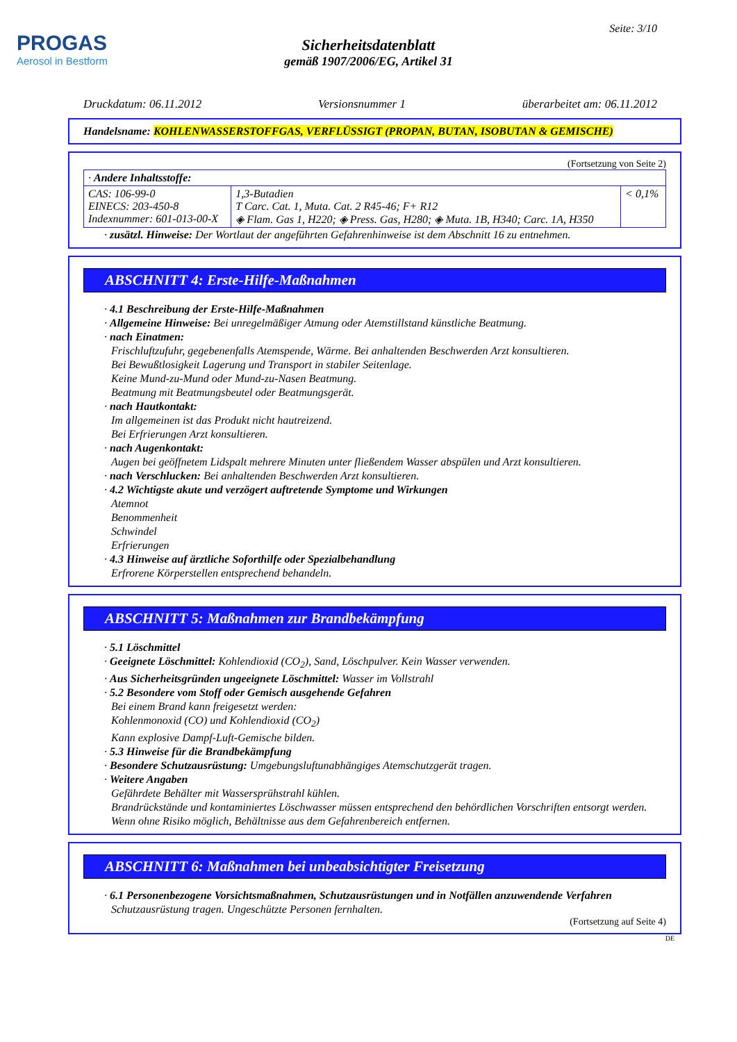PROGAS
Aerosol in Bestform
Seite: 3/10
Sicherheitsdatenblatt
gemäß 1907/2006/EG, Artikel 31
Druckdatum: 06.11.2012 Versionsnummer 1 überarbeitet am: 06.11.2012
Handelsname: KOHLENWASSERSTOFFGAS, VERFLÜSSIGT (PROPAN, BUTAN, ISOBUTAN & GEMISCHE)
(Fortsetzung von Seite 2)
| · Andere Inhaltsstoffe: | | |
| CAS: 106-99-0 EINECS: 203-450-8 Indexnummer: 601-013-00-X | 1,3-Butadien T Carc. Cat. 1, Muta. Cat. 2 R45-46; F+ R12 ◈ Flam. Gas 1, H220; ◈ Press. Gas, H280; ◈ Muta. 1B, H340; Carc. 1A, H350 | < 0,1% |
· zusätzl. Hinweise: Der Wortlaut der angeführten Gefahrenhinweise ist dem Abschnitt 16 zu entnehmen.
ABSCHNITT 4: Erste-Hilfe-Maßnahmen
· 4.1 Beschreibung der Erste-Hilfe-Maßnahmen
· Allgemeine Hinweise: Bei unregelmäßiger Atmung oder Atemstillstand künstliche Beatmung.
· nach Einatmen:
Frischluftzufuhr, gegebenenfalls Atemspende, Wärme. Bei anhaltenden Beschwerden Arzt konsultieren.
Bei Bewußtlosigkeit Lagerung und Transport in stabiler Seitenlage.
Keine Mund-zu-Mund oder Mund-zu-Nasen Beatmung.
Beatmung mit Beatmungsbeutel oder Beatmungsgerät.
· nach Hautkontakt:
Im allgemeinen ist das Produkt nicht hautreizend.
Bei Erfrierungen Arzt konsultieren.
· nach Augenkontakt:
Augen bei geöffnetem Lidspalt mehrere Minuten unter fließendem Wasser abspülen und Arzt konsultieren.
· nach Verschlucken: Bei anhaltenden Beschwerden Arzt konsultieren.
· 4.2 Wichtigste akute und verzögert auftretende Symptome und Wirkungen
Atemnot
Benommenheit
Schwindel
Erfrierungen
· 4.3 Hinweise auf ärztliche Soforthilfe oder Spezialbehandlung
Erfrorene Körperstellen entsprechend behandeln.
ABSCHNITT 5: Maßnahmen zur Brandbekämpfung
· 5.1 Löschmittel
· Geeignete Löschmittel: Kohlendioxid (CO<sub>2</sub>), Sand, Löschpulver. Kein Wasser verwenden.
· Aus Sicherheitsgründen ungeeignete Löschmittel: Wasser im Vollstrahl
· 5.2 Besondere vom Stoff oder Gemisch ausgehende Gefahren
Bei einem Brand kann freigesetzt werden:
Kohlenmonoxid (CO) und Kohlendioxid (CO<sub>2</sub>)
Kann explosive Dampf-Luft-Gemische bilden.
· 5.3 Hinweise für die Brandbekämpfung
· Besondere Schutzausrüstung: Umgebungsluftunabhängiges Atemschutzgerät tragen.
· Weitere Angaben
Gefährdete Behälter mit Wassersprühstrahl kühlen.
Brandrückstände und kontaminiertes Löschwasser müssen entsprechend den behördlichen Vorschriften entsorgt werden.
Wenn ohne Risiko möglich, Behältnisse aus dem Gefahrenbereich entfernen.
ABSCHNITT 6: Maßnahmen bei unbeabsichtigter Freisetzung
· 6.1 Personenbezogene Vorsichtsmaßnahmen, Schutzausrüstungen und in Notfällen anzuwendende Verfahren
Schutzausrüstung tragen. Ungeschützte Personen fernhalten.
(Fortsetzung auf Seite 4)
DE